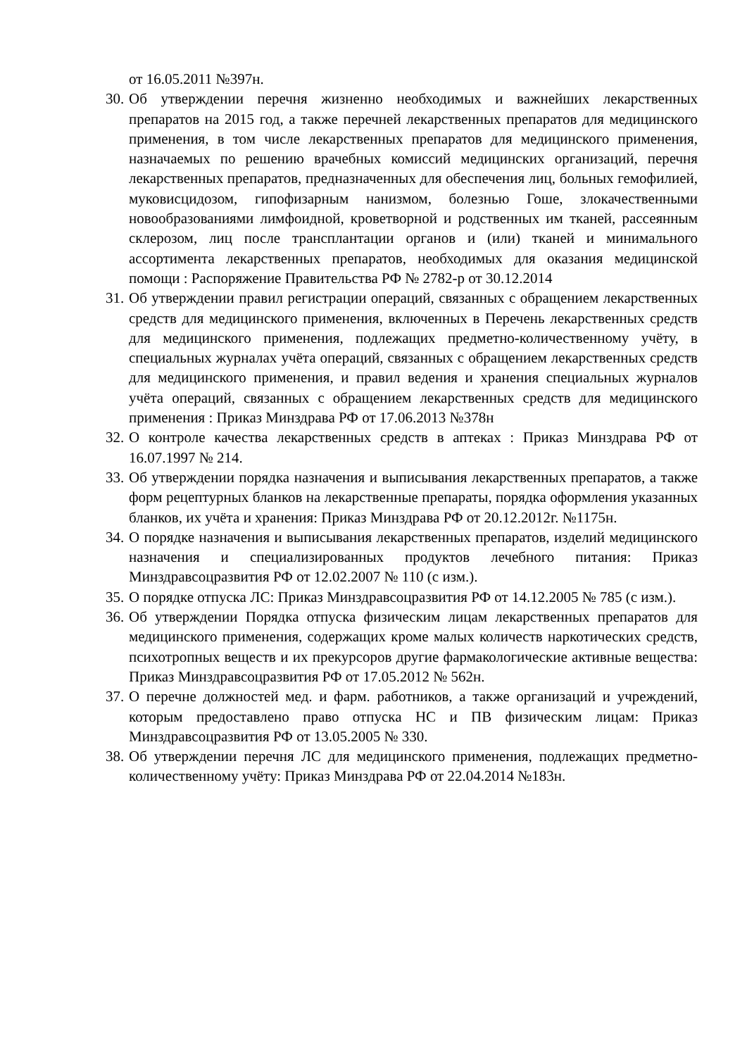от 16.05.2011 №397н.
30. Об утверждении перечня жизненно необходимых и важнейших лекарственных препаратов на 2015 год, а также перечней лекарственных препаратов для медицинского применения, в том числе лекарственных препаратов для медицинского применения, назначаемых по решению врачебных комиссий медицинских организаций, перечня лекарственных препаратов, предназначенных для обеспечения лиц, больных гемофилией, муковисцидозом, гипофизарным нанизмом, болезнью Гоше, злокачественными новообразованиями лимфоидной, кроветворной и родственных им тканей, рассеянным склерозом, лиц после трансплантации органов и (или) тканей и минимального ассортимента лекарственных препаратов, необходимых для оказания медицинской помощи : Распоряжение Правительства РФ № 2782-р от 30.12.2014
31. Об утверждении правил регистрации операций, связанных с обращением лекарственных средств для медицинского применения, включенных в Перечень лекарственных средств для медицинского применения, подлежащих предметно-количественному учёту, в специальных журналах учёта операций, связанных с обращением лекарственных средств для медицинского применения, и правил ведения и хранения специальных журналов учёта операций, связанных с обращением лекарственных средств для медицинского применения : Приказ Минздрава РФ от 17.06.2013 №378н
32. О контроле качества лекарственных средств в аптеках : Приказ Минздрава РФ от 16.07.1997 № 214.
33. Об утверждении порядка назначения и выписывания лекарственных препаратов, а также форм рецептурных бланков на лекарственные препараты, порядка оформления указанных бланков, их учёта и хранения: Приказ Минздрава РФ от 20.12.2012г. №1175н.
34. О порядке назначения и выписывания лекарственных препаратов, изделий медицинского назначения и специализированных продуктов лечебного питания: Приказ Минздравсоцразвития РФ от 12.02.2007 № 110 (с изм.).
35. О порядке отпуска ЛС: Приказ Минздравсоцразвития РФ от 14.12.2005 № 785 (с изм.).
36. Об утверждении Порядка отпуска физическим лицам лекарственных препаратов для медицинского применения, содержащих кроме малых количеств наркотических средств, психотропных веществ и их прекурсоров другие фармакологические активные вещества: Приказ Минздравсоцразвития РФ от 17.05.2012 № 562н.
37. О перечне должностей мед. и фарм. работников, а также организаций и учреждений, которым предоставлено право отпуска НС и ПВ физическим лицам: Приказ Минздравсоцразвития РФ от 13.05.2005 № 330.
38. Об утверждении перечня ЛС для медицинского применения, подлежащих предметно-количественному учёту: Приказ Минздрава РФ от 22.04.2014 №183н.